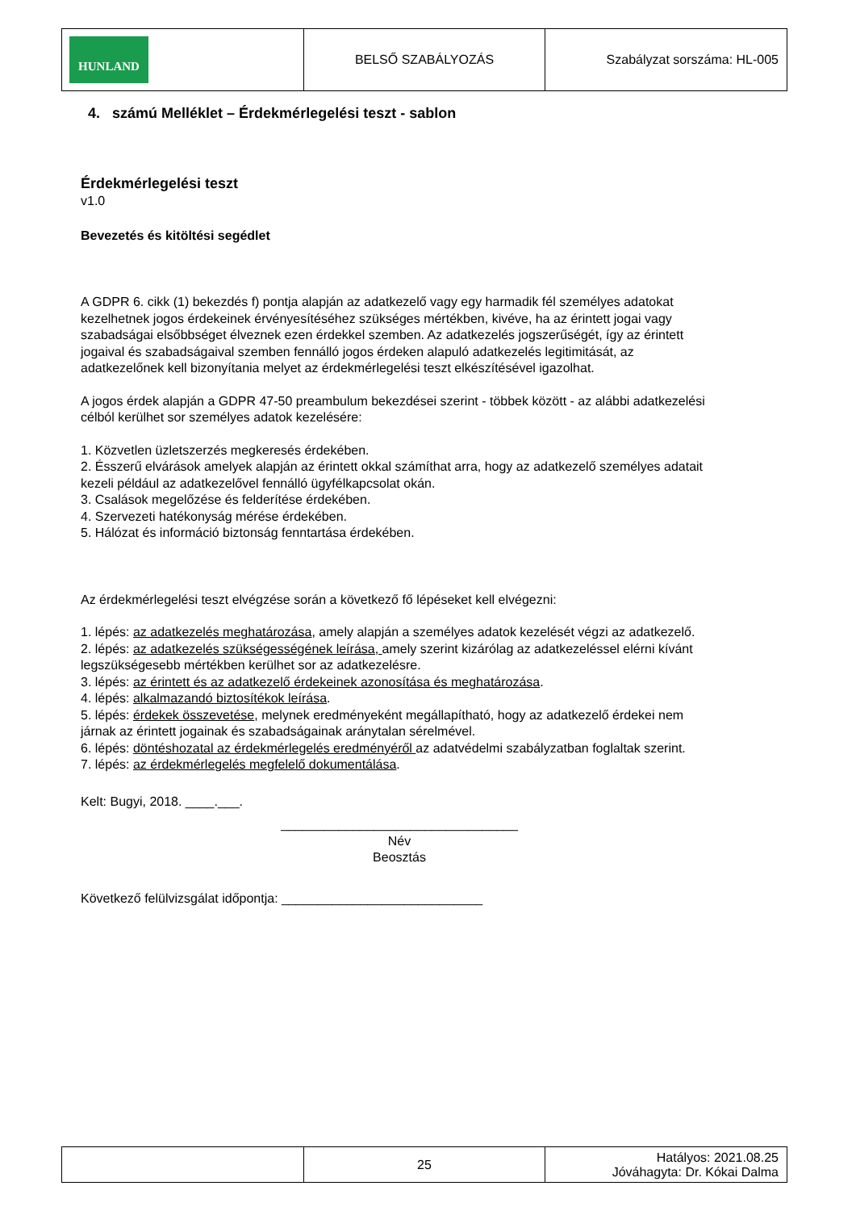| HUNLAND | BELSŐ SZABÁLYOZÁS | Szabályzat sorszáma: HL-005 |
4. számú Melléklet – Érdekmérlegelési teszt - sablon
Érdekmérlegelési teszt
v1.0
Bevezetés és kitöltési segédlet
A GDPR 6. cikk (1) bekezdés f) pontja alapján az adatkezelő vagy egy harmadik fél személyes adatokat kezelhetnek jogos érdekeinek érvényesítéséhez szükséges mértékben, kivéve, ha az érintett jogai vagy szabadságai elsőbbséget élveznek ezen érdekkel szemben. Az adatkezelés jogszerűségét, így az érintett jogaival és szabadságaival szemben fennálló jogos érdeken alapuló adatkezelés legitimitását, az adatkezelőnek kell bizonyítania melyet az érdekmérlegelési teszt elkészítésével igazolhat.
A jogos érdek alapján a GDPR 47-50 preambulum bekezdései szerint - többek között - az alábbi adatkezelési célból kerülhet sor személyes adatok kezelésére:
1. Közvetlen üzletszerzés megkeresés érdekében.
2. Ésszerű elvárások amelyek alapján az érintett okkal számíthat arra, hogy az adatkezelő személyes adatait kezeli például az adatkezelővel fennálló ügyfélkapcsolat okán.
3. Csalások megelőzése és felderítése érdekében.
4. Szervezeti hatékonyság mérése érdekében.
5. Hálózat és információ biztonság fenntartása érdekében.
Az érdekmérlegelési teszt elvégzése során a következő fő lépéseket kell elvégezni:
1. lépés: az adatkezelés meghatározása, amely alapján a személyes adatok kezelését végzi az adatkezelő.
2. lépés: az adatkezelés szükségességének leírása, amely szerint kizárólag az adatkezeléssel elérni kívánt legszükségesebb mértékben kerülhet sor az adatkezelésre.
3. lépés: az érintett és az adatkezelő érdekeinek azonosítása és meghatározása.
4. lépés: alkalmazandó biztosítékok leírása.
5. lépés: érdekek összevetése, melynek eredményeként megállapítható, hogy az adatkezelő érdekei nem járnak az érintett jogainak és szabadságainak aránytalan sérelmével.
6. lépés: döntéshozatal az érdekmérlegelés eredményéről az adatvédelmi szabályzatban foglaltak szerint.
7. lépés: az érdekmérlegelés megfelelő dokumentálása.
Kelt: Bugyi, 2018. ____.___.
_________________________________
Név
Beosztás
Következő felülvizsgálat időpontja: ____________________________
| | 25 | Hatályos: 2021.08.25 Jóváhagyta: Dr. Kókai Dalma |